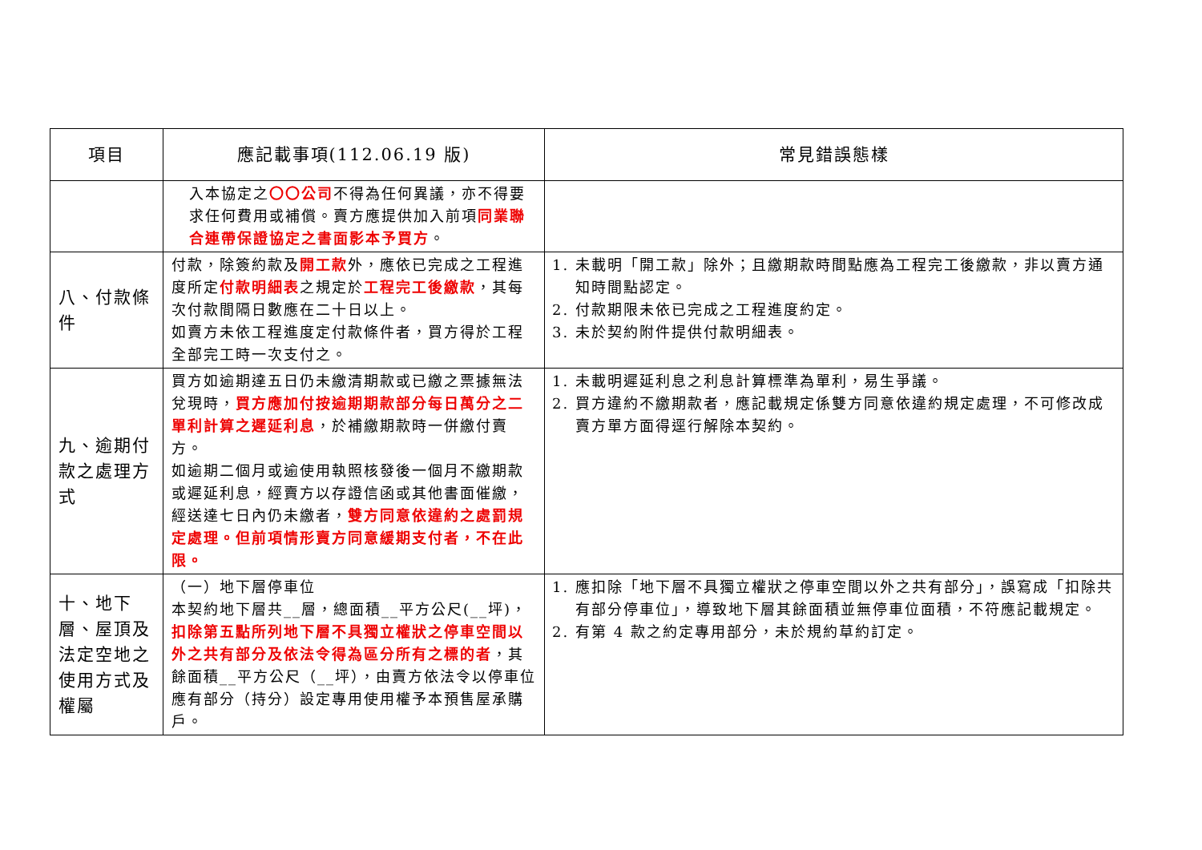| 項目 | 應記載事項(112.06.19 版) | 常見錯誤態樣 |
| --- | --- | --- |
| | 入本協定之 〇〇公司 不得為任何異議，亦不得要求任何費用或補償。賣方應提供加入前項 同業聯合連帶保證協定之書面影本予買方 。 | |
| 八、付款條件 | 付款，除簽約款及 開工款 外，應依已完成之工程進度所定 付款明細表 之規定於 工程完工後繳款 ，其每次付款間隔日數應在二十日以上。 如賣方未依工程進度定付款條件者，買方得於工程全部完工時一次支付之。 | 1. 未載明「開工款」除外；且繳期款時間點應為工程完工後繳款，非以賣方通知時間點認定。 2. 付款期限未依已完成之工程進度約定。 3. 未於契約附件提供付款明細表。 |
| 九、逾期付款之處理方式 | 買方如逾期達五日仍未繳清期款或已繳之票據無法兌現時， 買方應加付按逾期期款部分每日萬分之二單利計算之遲延利息 ，於補繳期款時一併繳付賣方。 如逾期二個月或逾使用執照核發後一個月不繳期款或遲延利息，經賣方以存證信函或其他書面催繳，經送達七日內仍未繳者， 雙方同意依違約之處罰規定處理。但前項情形賣方同意緩期支付者，不在此限。 | 1. 未載明遲延利息之利息計算標準為單利，易生爭議。 2. 買方違約不繳期款者，應記載規定係雙方同意依違約規定處理，不可修改成賣方單方面得逕行解除本契約。 |
| 十、地下層、屋頂及法定空地之使用方式及權屬 | （一）地下層停車位 本契約地下層共__層，總面積__平方公尺(__坪)， 扣除第五點所列地下層不具獨立權狀之停車空間以外之共有部分及依法令得為區分所有之標的者 ，其餘面積__平方公尺（__坪），由賣方依法令以停車位應有部分（持分）設定專用使用權予本預售屋承購戶。 | 1. 應扣除「地下層不具獨立權狀之停車空間以外之共有部分」，誤寫成「扣除共有部分停車位」，導致地下層其餘面積並無停車位面積，不符應記載規定。 2. 有第 4 款之約定專用部分，未於規約草約訂定。 |